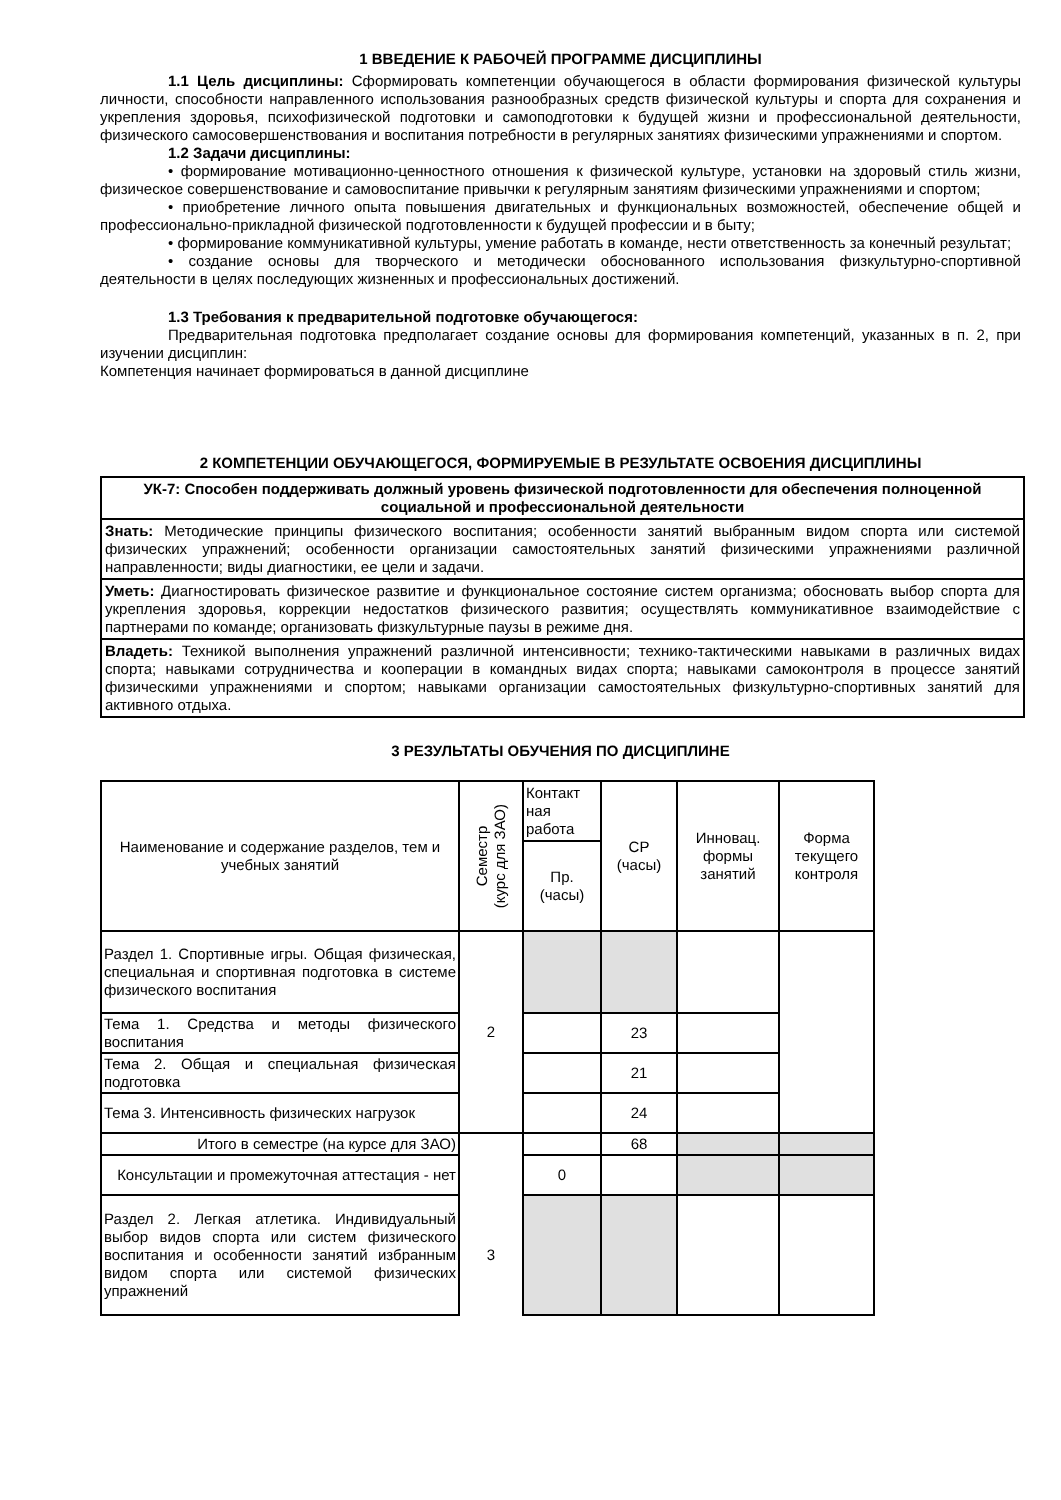1 ВВЕДЕНИЕ К РАБОЧЕЙ ПРОГРАММЕ ДИСЦИПЛИНЫ
1.1 Цель дисциплины: Сформировать компетенции обучающегося в области формирования физической культуры личности, способности направленного использования разнообразных средств физической культуры и спорта для сохранения и укрепления здоровья, психофизической подготовки и самоподготовки к будущей жизни и профессиональной деятельности, физического самосовершенствования и воспитания потребности в регулярных занятиях физическими упражнениями и спортом.
1.2 Задачи дисциплины:
• формирование мотивационно-ценностного отношения к физической культуре, установки на здоровый стиль жизни, физическое совершенствование и самовоспитание привычки к регулярным занятиям физическими упражнениями и спортом;
• приобретение личного опыта повышения двигательных и функциональных возможностей, обеспечение общей и профессионально-прикладной физической подготовленности к будущей профессии и в быту;
• формирование коммуникативной культуры, умение работать в команде, нести ответственность за конечный результат;
• создание основы для творческого и методически обоснованного использования физкультурно-спортивной деятельности в целях последующих жизненных и профессиональных достижений.
1.3 Требования к предварительной подготовке обучающегося:
Предварительная подготовка предполагает создание основы для формирования компетенций, указанных в п. 2, при изучении дисциплин:
Компетенция начинает формироваться в данной дисциплине
2 КОМПЕТЕНЦИИ ОБУЧАЮЩЕГОСЯ, ФОРМИРУЕМЫЕ В РЕЗУЛЬТАТЕ ОСВОЕНИЯ ДИСЦИПЛИНЫ
| УК-7: Способен поддерживать должный уровень физической подготовленности для обеспечения полноценной социальной и профессиональной деятельности |
| Знать: Методические принципы физического воспитания; особенности занятий выбранным видом спорта или системой физических упражнений; особенности организации самостоятельных занятий физическими упражнениями различной направленности; виды диагностики, ее цели и задачи. |
| Уметь: Диагностировать физическое развитие и функциональное состояние систем организма; обосновать выбор спорта для укрепления здоровья, коррекции недостатков физического развития; осуществлять коммуникативное взаимодействие с партнерами по команде; организовать физкультурные паузы в режиме дня. |
| Владеть: Техникой выполнения упражнений различной интенсивности; технико-тактическими навыками в различных видах спорта; навыками сотрудничества и кооперации в командных видах спорта; навыками самоконтроля в процессе занятий физическими упражнениями и спортом; навыками организации самостоятельных физкультурно-спортивных занятий для активного отдыха. |
3 РЕЗУЛЬТАТЫ ОБУЧЕНИЯ ПО ДИСЦИПЛИНЕ
| Наименование и содержание разделов, тем и учебных занятий | Семестр (курс для ЗАО) | Контакт ная работа | СР (часы) | Инновац. формы занятий | Форма текущего контроля |
| | | Пр. (часы) | | | |
| Раздел 1. Спортивные игры. Общая физическая, специальная и спортивная подготовка в системе физического воспитания | 2 | | | | |
| Тема 1. Средства и методы физического воспитания | | | 23 | | |
| Тема 2. Общая и специальная физическая подготовка | | | 21 | | |
| Тема 3. Интенсивность физических нагрузок | | | 24 | | |
| Итого в семестре (на курсе для ЗАО) | | | 68 | | |
| Консультации и промежуточная аттестация - нет | | 0 | | | |
| Раздел 2. Легкая атлетика. Индивидуальный выбор видов спорта или систем физического воспитания и особенности занятий избранным видом спорта или системой физических упражнений | 3 | | | | |